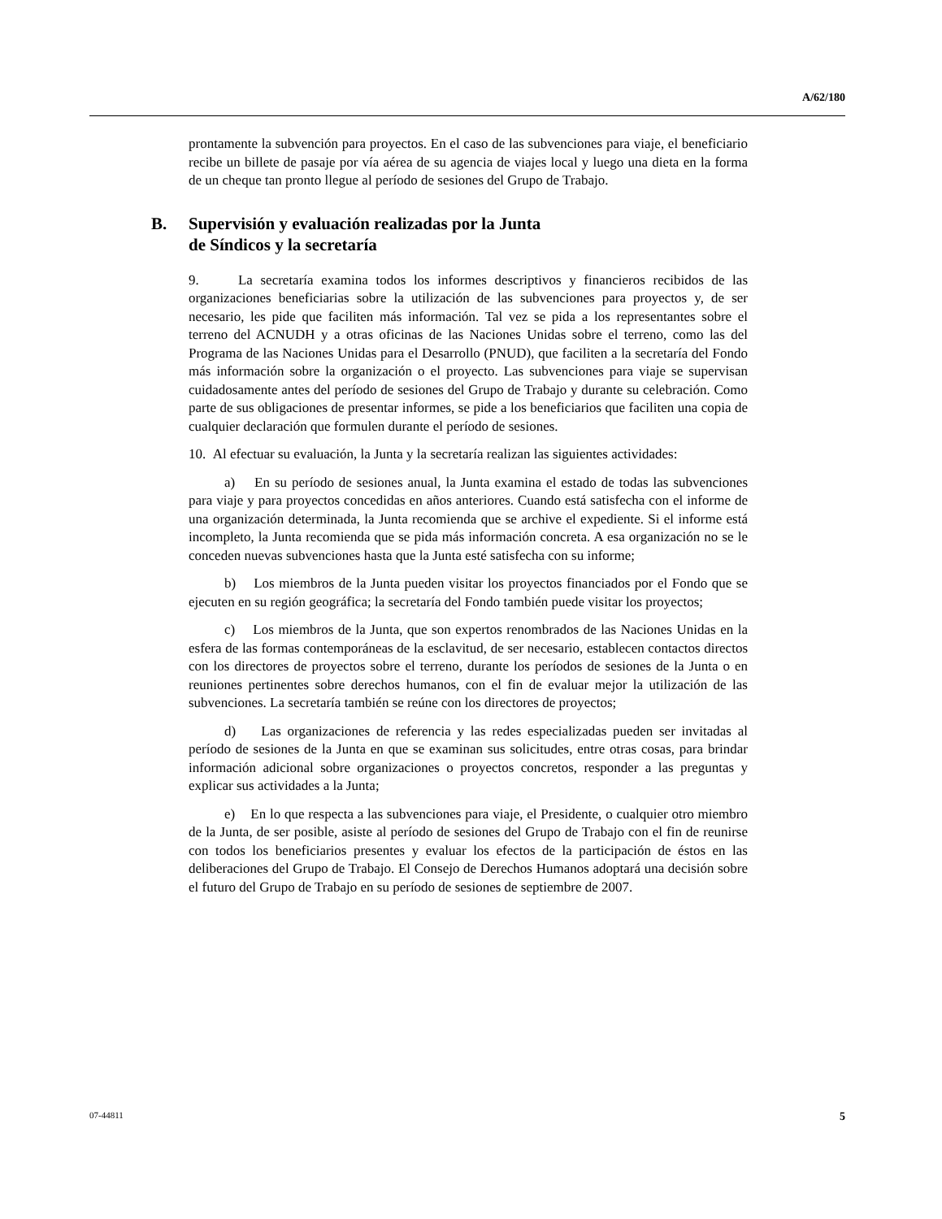A/62/180
prontamente la subvención para proyectos. En el caso de las subvenciones para viaje, el beneficiario recibe un billete de pasaje por vía aérea de su agencia de viajes local y luego una dieta en la forma de un cheque tan pronto llegue al período de sesiones del Grupo de Trabajo.
B. Supervisión y evaluación realizadas por la Junta
de Síndicos y la secretaría
9. La secretaría examina todos los informes descriptivos y financieros recibidos de las organizaciones beneficiarias sobre la utilización de las subvenciones para proyectos y, de ser necesario, les pide que faciliten más información. Tal vez se pida a los representantes sobre el terreno del ACNUDH y a otras oficinas de las Naciones Unidas sobre el terreno, como las del Programa de las Naciones Unidas para el Desarrollo (PNUD), que faciliten a la secretaría del Fondo más información sobre la organización o el proyecto. Las subvenciones para viaje se supervisan cuidadosamente antes del período de sesiones del Grupo de Trabajo y durante su celebración. Como parte de sus obligaciones de presentar informes, se pide a los beneficiarios que faciliten una copia de cualquier declaración que formulen durante el período de sesiones.
10. Al efectuar su evaluación, la Junta y la secretaría realizan las siguientes actividades:
a) En su período de sesiones anual, la Junta examina el estado de todas las subvenciones para viaje y para proyectos concedidas en años anteriores. Cuando está satisfecha con el informe de una organización determinada, la Junta recomienda que se archive el expediente. Si el informe está incompleto, la Junta recomienda que se pida más información concreta. A esa organización no se le conceden nuevas subvenciones hasta que la Junta esté satisfecha con su informe;
b) Los miembros de la Junta pueden visitar los proyectos financiados por el Fondo que se ejecuten en su región geográfica; la secretaría del Fondo también puede visitar los proyectos;
c) Los miembros de la Junta, que son expertos renombrados de las Naciones Unidas en la esfera de las formas contemporáneas de la esclavitud, de ser necesario, establecen contactos directos con los directores de proyectos sobre el terreno, durante los períodos de sesiones de la Junta o en reuniones pertinentes sobre derechos humanos, con el fin de evaluar mejor la utilización de las subvenciones. La secretaría también se reúne con los directores de proyectos;
d) Las organizaciones de referencia y las redes especializadas pueden ser invitadas al período de sesiones de la Junta en que se examinan sus solicitudes, entre otras cosas, para brindar información adicional sobre organizaciones o proyectos concretos, responder a las preguntas y explicar sus actividades a la Junta;
e) En lo que respecta a las subvenciones para viaje, el Presidente, o cualquier otro miembro de la Junta, de ser posible, asiste al período de sesiones del Grupo de Trabajo con el fin de reunirse con todos los beneficiarios presentes y evaluar los efectos de la participación de éstos en las deliberaciones del Grupo de Trabajo. El Consejo de Derechos Humanos adoptará una decisión sobre el futuro del Grupo de Trabajo en su período de sesiones de septiembre de 2007.
07-44811 5